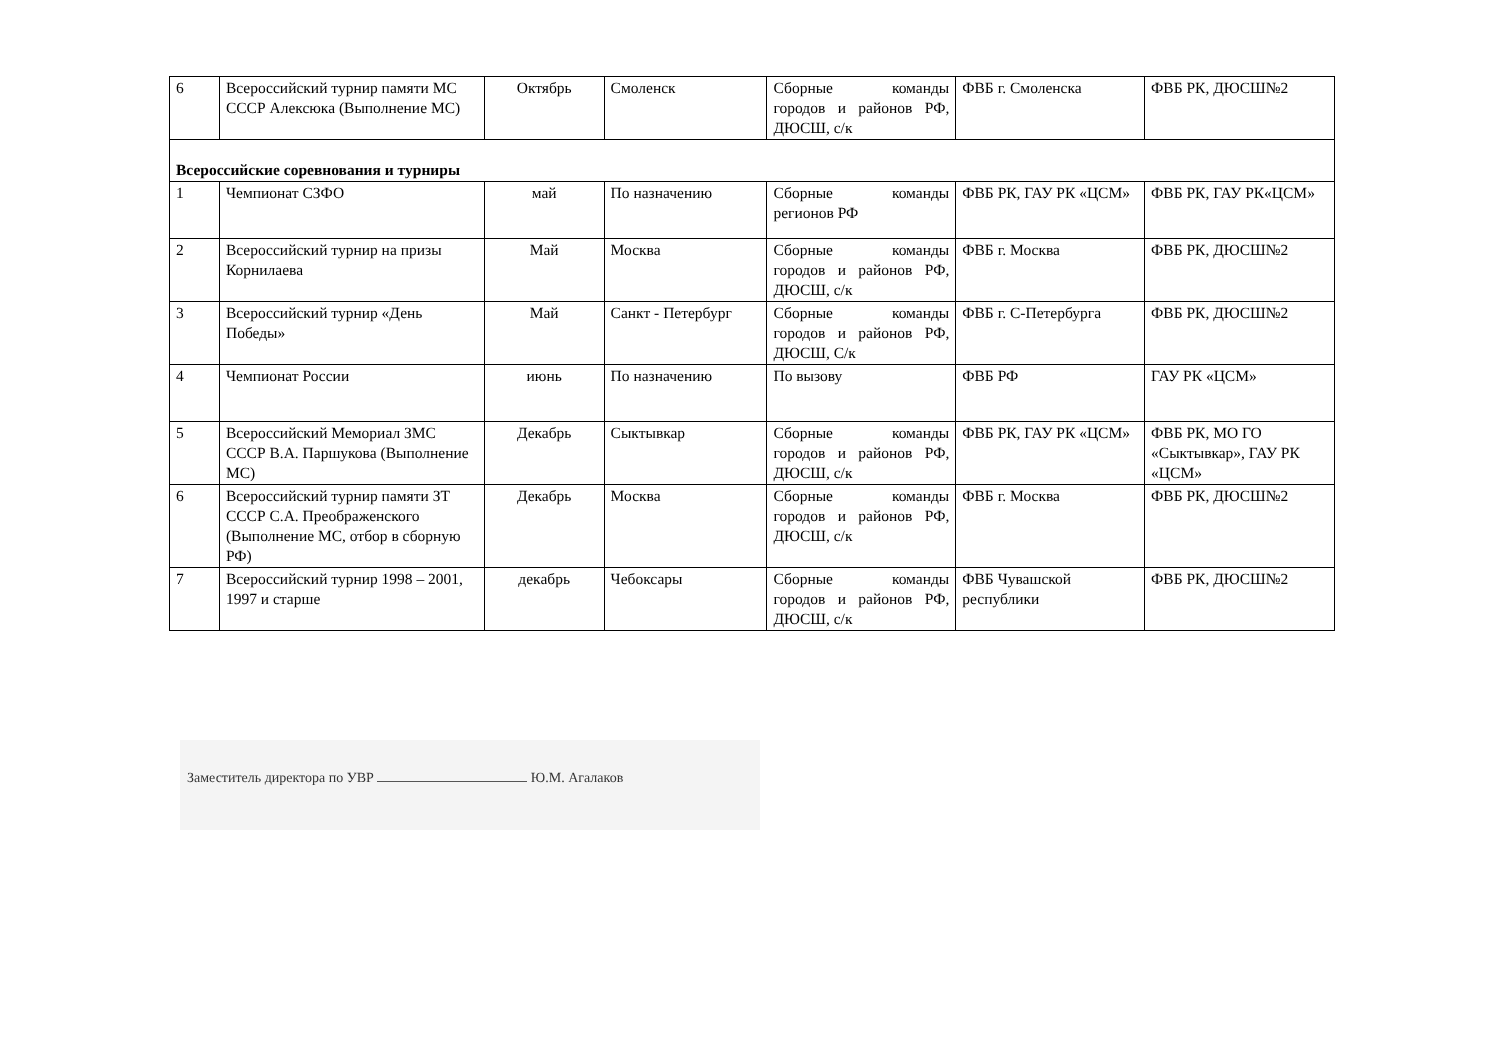| 6 | Всероссийский турнир памяти МС СССР Алексюка (Выполнение МС) | Октябрь | Смоленск | Сборные команды городов и районов РФ, ДЮСШ, с/к | ФВБ г. Смоленска | ФВБ РК, ДЮСШ№2 |
| Всероссийские соревнования и турниры | | | | | | |
| 1 | Чемпионат СЗФО | май | По назначению | Сборные команды регионов РФ | ФВБ РК, ГАУ РК «ЦСМ» | ФВБ РК, ГАУ РК«ЦСМ» |
| 2 | Всероссийский турнир на призы Корнилаева | Май | Москва | Сборные команды городов и районов РФ, ДЮСШ, с/к | ФВБ г. Москва | ФВБ РК, ДЮСШ№2 |
| 3 | Всероссийский турнир «День Победы» | Май | Санкт - Петербург | Сборные команды городов и районов РФ, ДЮСШ, С/к | ФВБ г. С-Петербурга | ФВБ РК, ДЮСШ№2 |
| 4 | Чемпионат России | июнь | По назначению | По вызову | ФВБ РФ | ГАУ РК «ЦСМ» |
| 5 | Всероссийский Мемориал ЗМС СССР В.А. Паршукова (Выполнение МС) | Декабрь | Сыктывкар | Сборные команды городов и районов РФ, ДЮСШ, с/к | ФВБ РК, ГАУ РК «ЦСМ» | ФВБ РК, МО ГО «Сыктывкар», ГАУ РК «ЦСМ» |
| 6 | Всероссийский турнир памяти ЗТ СССР С.А. Преображенского (Выполнение МС, отбор в сборную РФ) | Декабрь | Москва | Сборные команды городов и районов РФ, ДЮСШ, с/к | ФВБ г. Москва | ФВБ РК, ДЮСШ№2 |
| 7 | Всероссийский турнир 1998 – 2001, 1997 и старше | декабрь | Чебоксары | Сборные команды городов и районов РФ, ДЮСШ, с/к | ФВБ Чувашской республики | ФВБ РК, ДЮСШ№2 |
Заместитель директора по УВР Ю.М. Агалаков